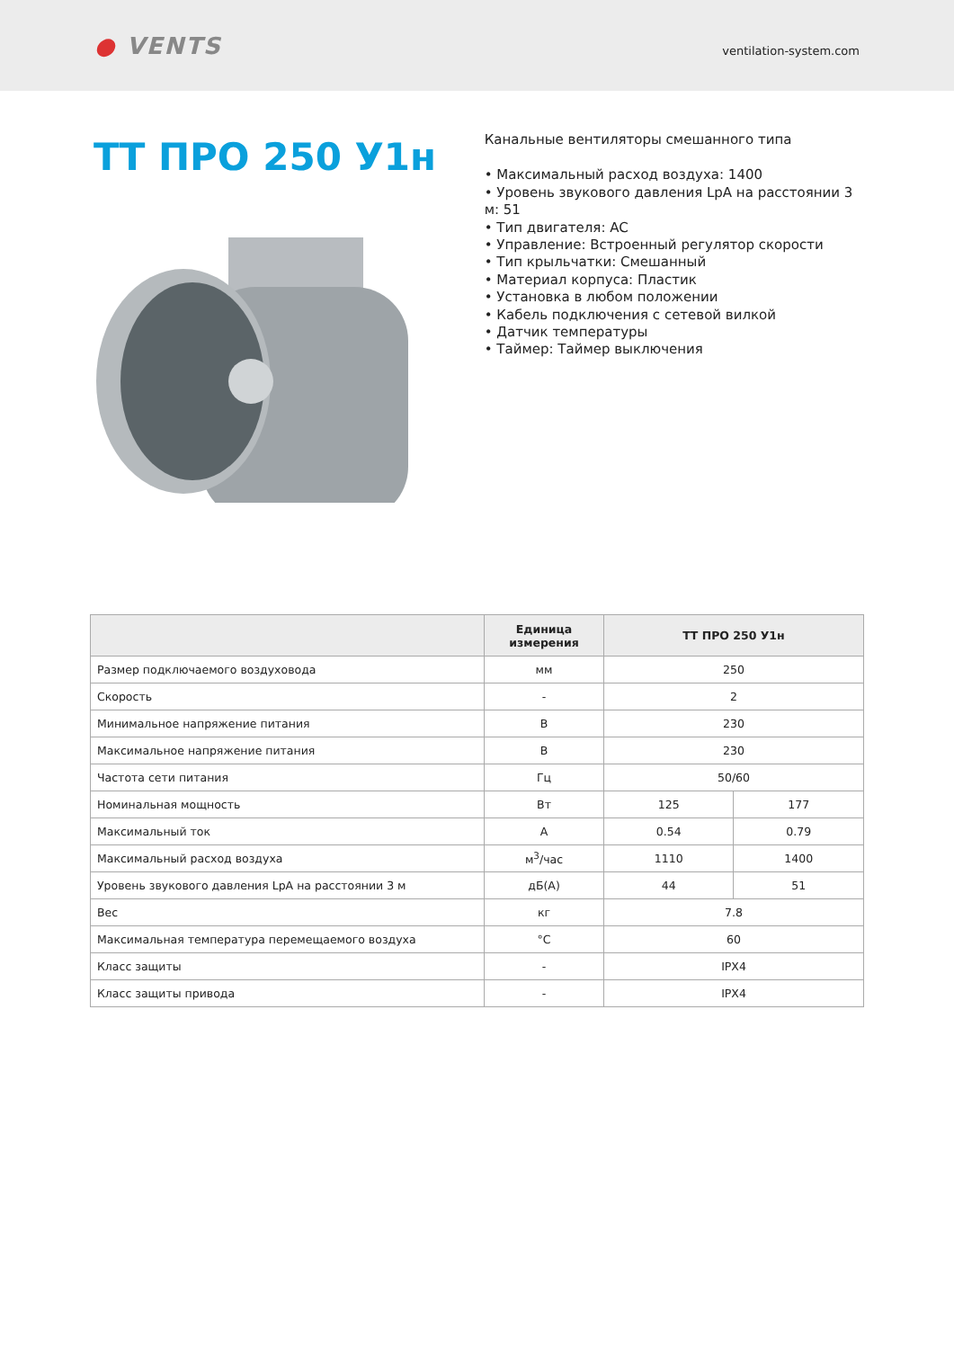● VENTS
ventilation-system.com
ТТ ПРО 250 У1н
Канальные вентиляторы смешанного типа
• Максимальный расход воздуха: 1400
• Уровень звукового давления LpA на расстоянии 3 м: 51
• Тип двигателя: AC
• Управление: Встроенный регулятор скорости
• Тип крыльчатки: Смешанный
• Материал корпуса: Пластик
• Установка в любом положении
• Кабель подключения с сетевой вилкой
• Датчик температуры
• Таймер: Таймер выключения
| | Единица измерения | ТТ ПРО 250 У1н | |
| --- | --- | --- | --- |
| Размер подключаемого воздуховода | мм | 250 | |
| Скорость | - | 2 | |
| Минимальное напряжение питания | В | 230 | |
| Максимальное напряжение питания | В | 230 | |
| Частота сети питания | Гц | 50/60 | |
| Номинальная мощность | Вт | 125 | 177 |
| Максимальный ток | А | 0.54 | 0.79 |
| Максимальный расход воздуха | м<sup>3</sup>/час | 1110 | 1400 |
| Уровень звукового давления LpA на расстоянии 3 м | дБ(А) | 44 | 51 |
| Вес | кг | 7.8 | |
| Максимальная температура перемещаемого воздуха | °C | 60 | |
| Класс защиты | - | IPX4 | |
| Класс защиты привода | - | IPX4 | |